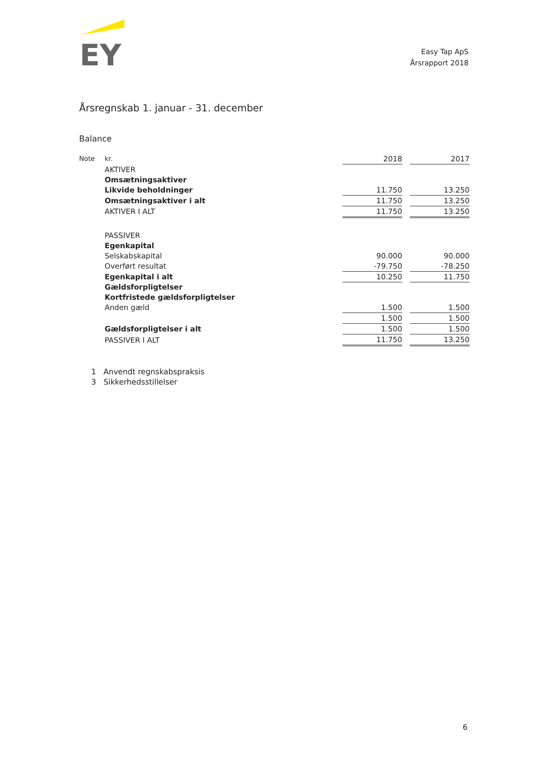EY
Easy Tap ApS
Årsrapport 2018
Årsregnskab 1. januar - 31. december
Balance
| Note | kr. | 2018 | | 2017 |
| | AKTIVER | | | |
| | Omsætningsaktiver | | | |
| | Likvide beholdninger | 11.750 | | 13.250 |
| | Omsætningsaktiver i alt | 11.750 | | 13.250 |
| | AKTIVER I ALT | 11.750 | | 13.250 |
| | PASSIVER | | | |
| | Egenkapital | | | |
| | Selskabskapital | 90.000 | | 90.000 |
| | Overført resultat | -79.750 | | -78.250 |
| | Egenkapital i alt | 10.250 | | 11.750 |
| | Gældsforpligtelser | | | |
| | Kortfristede gældsforpligtelser | | | |
| | Anden gæld | 1.500 | | 1.500 |
| | | 1.500 | | 1.500 |
| | Gældsforpligtelser i alt | 1.500 | | 1.500 |
| | PASSIVER I ALT | 11.750 | | 13.250 |
1 Anvendt regnskabspraksis
3 Sikkerhedsstillelser
6